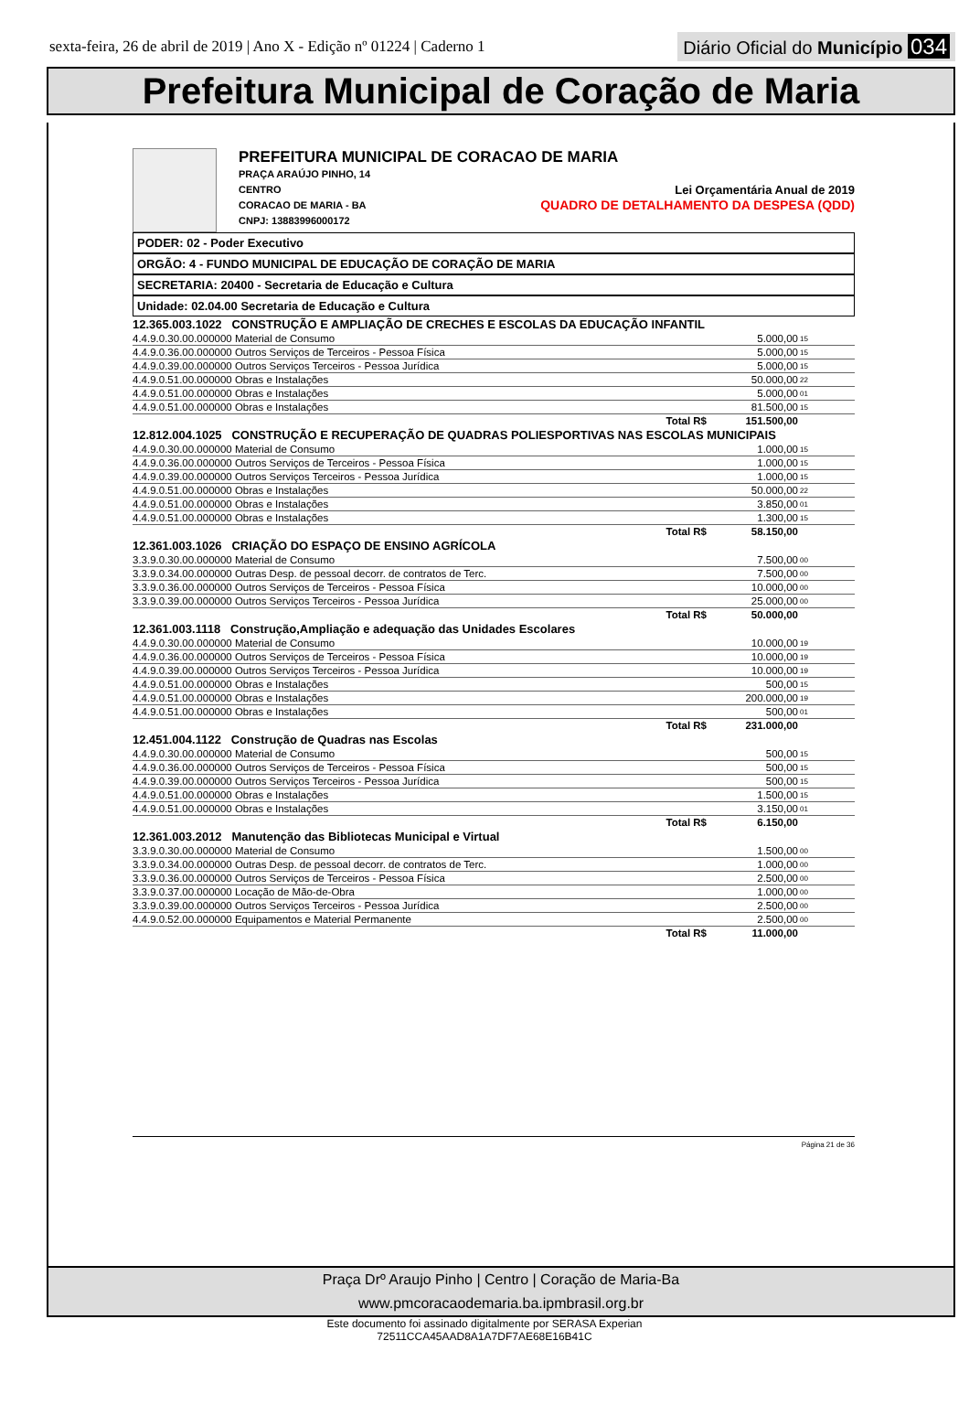sexta-feira, 26 de abril de 2019 | Ano X - Edição nº 01224 | Caderno 1 Diário Oficial do Município 034
Prefeitura Municipal de Coração de Maria
PREFEITURA MUNICIPAL DE CORACAO DE MARIA
PRAÇA ARAÚJO PINHO, 14
CENTRO Lei Orçamentária Anual de 2019
CORACAO DE MARIA - BA QUADRO DE DETALHAMENTO DA DESPESA (QDD)
CNPJ: 13883996000172
PODER: 02 - Poder Executivo
ORGÃO: 4 - FUNDO MUNICIPAL DE EDUCAÇÃO DE CORAÇÃO DE MARIA
SECRETARIA: 20400 - Secretaria de Educação e Cultura
Unidade: 02.04.00 Secretaria de Educação e Cultura
| 12.365.003.1022 CONSTRUÇÃO E AMPLIAÇÃO DE CRECHES E ESCOLAS DA EDUCAÇÃO INFANTIL | | |
| 4.4.9.0.30.00.000000 Material de Consumo | 5.000,00 | 15 |
| 4.4.9.0.36.00.000000 Outros Serviços de Terceiros - Pessoa Física | 5.000,00 | 15 |
| 4.4.9.0.39.00.000000 Outros Serviços Terceiros - Pessoa Jurídica | 5.000,00 | 15 |
| 4.4.9.0.51.00.000000 Obras e Instalações | 50.000,00 | 22 |
| 4.4.9.0.51.00.000000 Obras e Instalações | 5.000,00 | 01 |
| 4.4.9.0.51.00.000000 Obras e Instalações | 81.500,00 | 15 |
| Total R$ | 151.500,00 | |
| 12.812.004.1025 CONSTRUÇÃO E RECUPERAÇÃO DE QUADRAS POLIESPORTIVAS NAS ESCOLAS MUNICIPAIS | | |
| 4.4.9.0.30.00.000000 Material de Consumo | 1.000,00 | 15 |
| 4.4.9.0.36.00.000000 Outros Serviços de Terceiros - Pessoa Física | 1.000,00 | 15 |
| 4.4.9.0.39.00.000000 Outros Serviços Terceiros - Pessoa Jurídica | 1.000,00 | 15 |
| 4.4.9.0.51.00.000000 Obras e Instalações | 50.000,00 | 22 |
| 4.4.9.0.51.00.000000 Obras e Instalações | 3.850,00 | 01 |
| 4.4.9.0.51.00.000000 Obras e Instalações | 1.300,00 | 15 |
| Total R$ | 58.150,00 | |
| 12.361.003.1026 CRIAÇÃO DO ESPAÇO DE ENSINO AGRÍCOLA | | |
| 3.3.9.0.30.00.000000 Material de Consumo | 7.500,00 | 00 |
| 3.3.9.0.34.00.000000 Outras Desp. de pessoal decorr. de contratos de Terc. | 7.500,00 | 00 |
| 3.3.9.0.36.00.000000 Outros Serviços de Terceiros - Pessoa Física | 10.000,00 | 00 |
| 3.3.9.0.39.00.000000 Outros Serviços Terceiros - Pessoa Jurídica | 25.000,00 | 00 |
| Total R$ | 50.000,00 | |
| 12.361.003.1118 Construção,Ampliação e adequação das Unidades Escolares | | |
| 4.4.9.0.30.00.000000 Material de Consumo | 10.000,00 | 19 |
| 4.4.9.0.36.00.000000 Outros Serviços de Terceiros - Pessoa Física | 10.000,00 | 19 |
| 4.4.9.0.39.00.000000 Outros Serviços Terceiros - Pessoa Jurídica | 10.000,00 | 19 |
| 4.4.9.0.51.00.000000 Obras e Instalações | 500,00 | 15 |
| 4.4.9.0.51.00.000000 Obras e Instalações | 200.000,00 | 19 |
| 4.4.9.0.51.00.000000 Obras e Instalações | 500,00 | 01 |
| Total R$ | 231.000,00 | |
| 12.451.004.1122 Construção de Quadras nas Escolas | | |
| 4.4.9.0.30.00.000000 Material de Consumo | 500,00 | 15 |
| 4.4.9.0.36.00.000000 Outros Serviços de Terceiros - Pessoa Física | 500,00 | 15 |
| 4.4.9.0.39.00.000000 Outros Serviços Terceiros - Pessoa Jurídica | 500,00 | 15 |
| 4.4.9.0.51.00.000000 Obras e Instalações | 1.500,00 | 15 |
| 4.4.9.0.51.00.000000 Obras e Instalações | 3.150,00 | 01 |
| Total R$ | 6.150,00 | |
| 12.361.003.2012 Manutenção das Bibliotecas Municipal e Virtual | | |
| 3.3.9.0.30.00.000000 Material de Consumo | 1.500,00 | 00 |
| 3.3.9.0.34.00.000000 Outras Desp. de pessoal decorr. de contratos de Terc. | 1.000,00 | 00 |
| 3.3.9.0.36.00.000000 Outros Serviços de Terceiros - Pessoa Física | 2.500,00 | 00 |
| 3.3.9.0.37.00.000000 Locação de Mão-de-Obra | 1.000,00 | 00 |
| 3.3.9.0.39.00.000000 Outros Serviços Terceiros - Pessoa Jurídica | 2.500,00 | 00 |
| 4.4.9.0.52.00.000000 Equipamentos e Material Permanente | 2.500,00 | 00 |
| Total R$ | 11.000,00 | |
Página 21 de 36
Praça Drº Araujo Pinho | Centro | Coração de Maria-Ba
www.pmcoracaodemaria.ba.ipmbrasil.org.br
Este documento foi assinado digitalmente por SERASA Experian
72511CCA45AAD8A1A7DF7AE68E16B41C